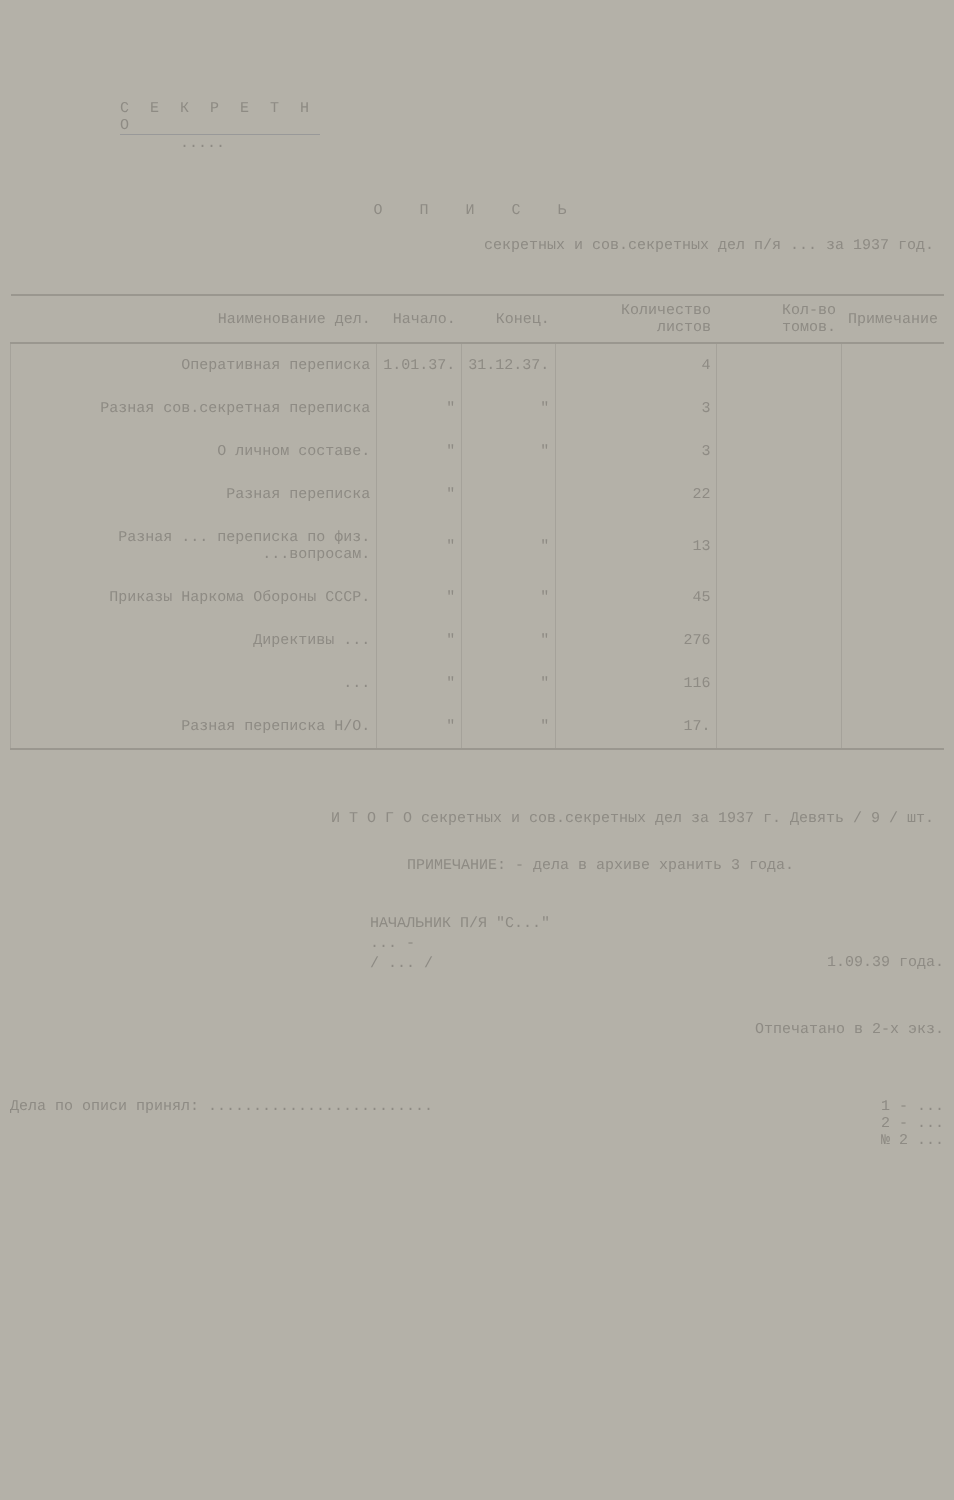С Е К Р Е Т Н О
.....
О П И С Ь
секретных и сов.секретных дел п/я ... за 1937 год.
| Наименование дел. | Начало. | Конец. | Количество листов | Кол-во томов. | Примечание |
| --- | --- | --- | --- | --- | --- |
| Оперативная переписка | 1.01.37. | 31.12.37. | 4 | | |
| Разная сов.секретная переписка | " | " | 3 | | |
| О личном составе. | " | " | 3 | | |
| Разная переписка | " | | 22 | | |
| Разная ... переписка по физ. ...вопросам. | " | " | 13 | | |
| Приказы Наркома Обороны СССР. | " | " | 45 | | |
| Директивы ... | " | " | 276 | | |
| ... | " | " | 116 | | |
| Разная переписка Н/О. | " | " | 17. | | |
И Т О Г О секретных и сов.секретных дел за 1937 г. Девять / 9 / шт.
ПРИМЕЧАНИЕ: - дела в архиве хранить 3 года.
НАЧАЛЬНИК П/Я "С..."
... -
/ ... /
1.09.39 года.
Отпечатано в 2-х экз.
Дела по описи принял: ......................... 1 - ...
2 - ...
№ 2 ...